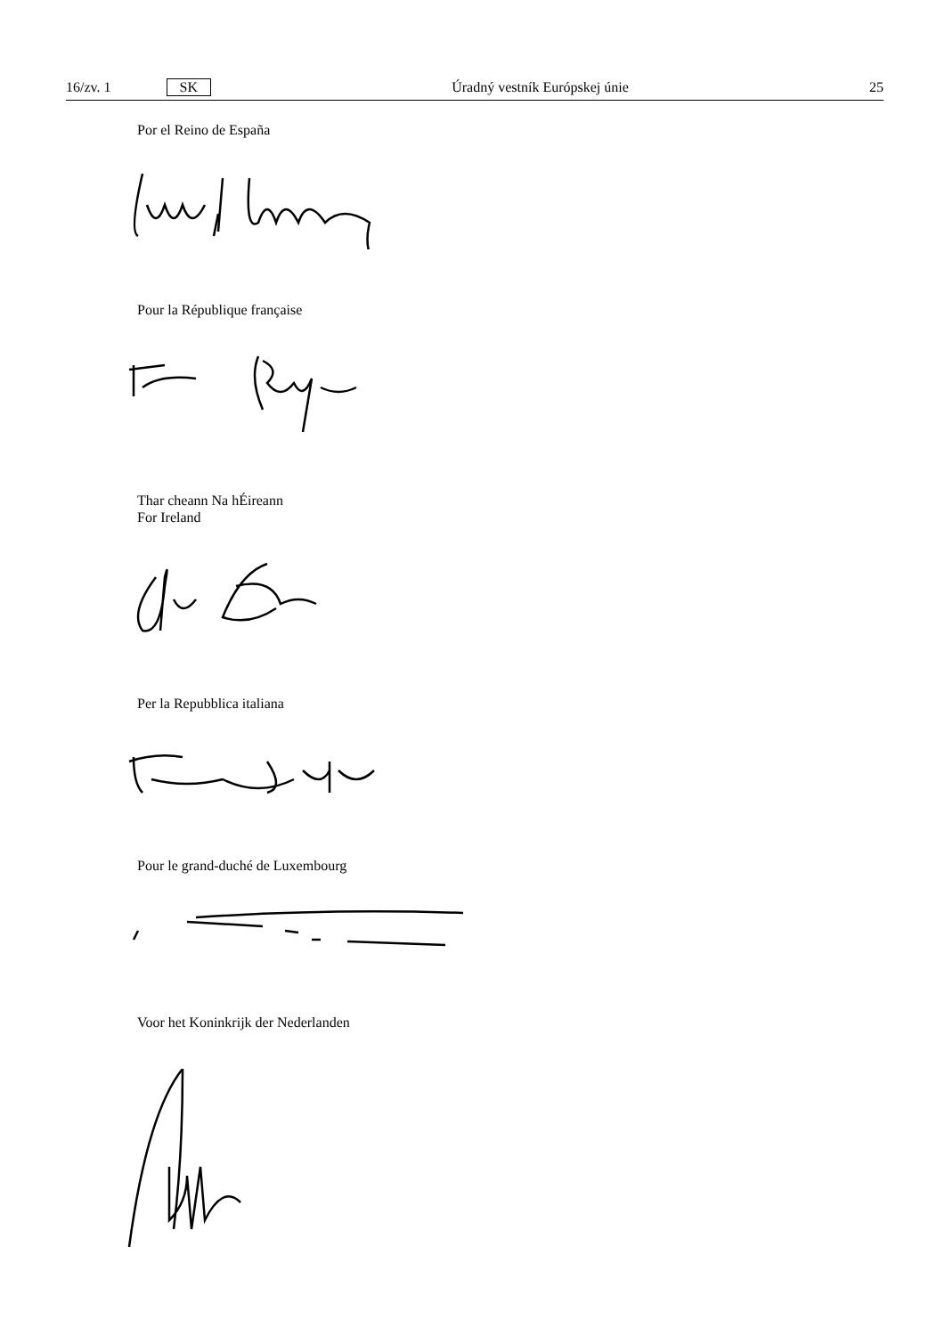16/zv. 1 SK Úradný vestník Európskej únie 25
Por el Reino de España
Pour la République française
Thar cheann Na hÉireann
For Ireland
Per la Repubblica italiana
Pour le grand-duché de Luxembourg
Voor het Koninkrijk der Nederlanden